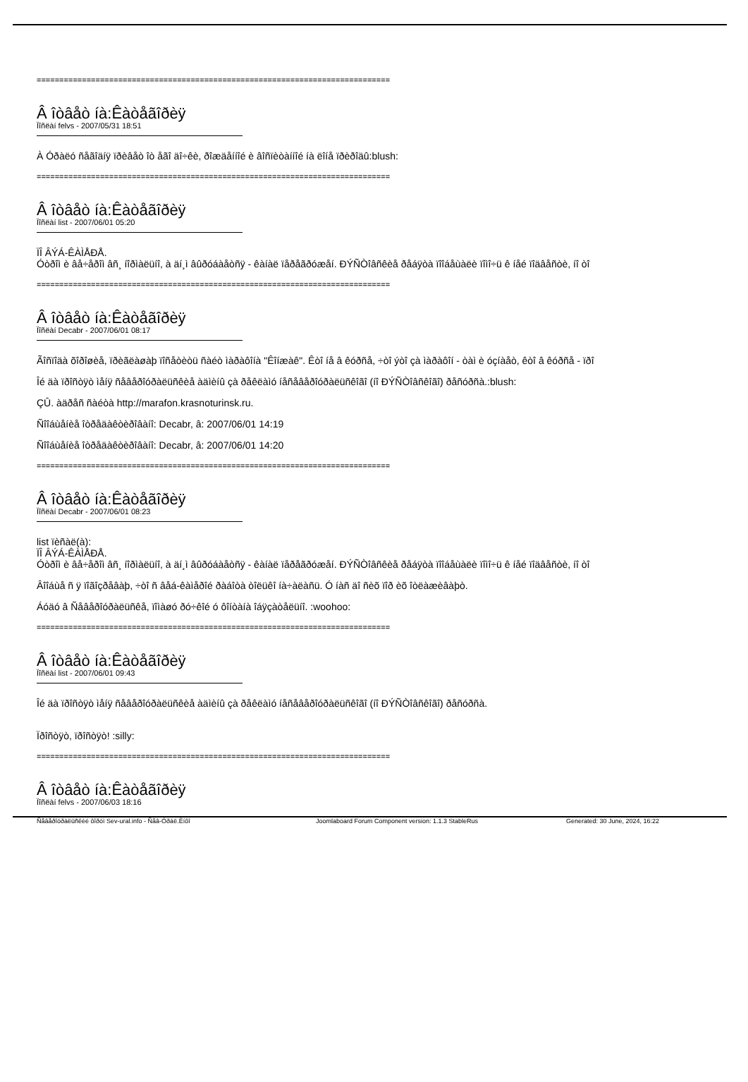==============================================================================
Â îòâåò íà:Êàòåãîðèÿ
Ïîñëàí felvs - 2007/05/31 18:51
À Óðàëó ñåãîäíÿ ïðèâåò îò åãî äî÷êè, ðîæäåííîé è âîñïèòàííîé íà ëîíå ïðèðîäû:blush:
==============================================================================
Â îòâåò íà:Êàòåãîðèÿ
Ïîñëàí list - 2007/06/01 05:20
ÏÎ ÂÝÁ-ÊÀÌÅÐÅ.
Óòðîì è âå÷åðîì âñ¸ íîðìàëüíî, à äí¸ì âûðóáàåòñÿ - êàíàë ïåðåãðóæåí. ÐÝÑÒîâñêèå ðåáÿòà ïîîáåùàëè ïîìî÷ü ê íåé ïîäâåñòè, íî òî
==============================================================================
Â îòâåò íà:Êàòåãîðèÿ
Ïîñëàí Decabr - 2007/06/01 08:17
Ãîñïîäà õîðîøèå, ïðèãëàøàþ ïîñåòèòü ñàéò ìàðàôîíà "Êîíæàê". Êòî íå â êóðñå, ÷òî ýòî çà ìàðàôîí - òàì è óçíàåò, êòî â êóðñå - ïðî
Îé äà ïðîñòÿò ìåíÿ ñåâåðîóðàëüñêèå àäìèíû çà ðåêëàìó íåñåâåðîóðàëüñêîãî (íî ÐÝÑÒîâñêîãî) ðåñóðñà.:blush:
ÇÛ. àäðåñ ñàéòà http://marafon.krasnoturinsk.ru.
Ñîîáùåíèå îòðåäàêòèðîâàíî: Decabr, â: 2007/06/01 14:19
Ñîîáùåíèå îòðåäàêòèðîâàíî: Decabr, â: 2007/06/01 14:20
==============================================================================
Â îòâåò íà:Êàòåãîðèÿ
Ïîñëàí Decabr - 2007/06/01 08:23
list ïèñàë(à):
ÏÎ ÂÝÁ-ÊÀÌÅÐÅ.
Óòðîì è âå÷åðîì âñ¸ íîðìàëüíî, à äí¸ì âûðóáàåòñÿ - êàíàë ïåðåãðóæåí. ÐÝÑÒîâñêèå ðåáÿòà ïîîáåùàëè ïîìî÷ü ê íåé ïîäâåñòè, íî òî
Âîîáùå ñ ÿ ïîãîçðåâàþ, ÷òî ñ âåá-êàìåðîé ðàáîòà òîëüêî íà÷àëàñü. Ó íàñ äî ñèõ ïîð èõ îòëàæèâàþò.
Áóäó â Ñåâåðîóðàëüñêå, ïîìàøó ðó÷êîé ó ôîíòàíà îáÿçàòåëüíî. :woohoo:
==============================================================================
Â îòâåò íà:Êàòåãîðèÿ
Ïîñëàí list - 2007/06/01 09:43
Îé äà ïðîñòÿò ìåíÿ ñåâåðîóðàëüñêèå àäìèíû çà ðåêëàìó íåñåâåðîóðàëüñêîãî (íî ÐÝÑÒîâñêîãî) ðåñóðñà.
Ïðîñòÿò, ïðîñòÿò! :silly:
==============================================================================
Â îòâåò íà:Êàòåãîðèÿ
Ïîñëàí felvs - 2007/06/03 18:16
Ñåâåðîóðàëüñêèé ôîðóì Sev-ural.info - Ñåâ-Óðàë.Èíôî Joomlaboard Forum Component version: 1.1.3 StableRus Generated: 30 June, 2024, 16:22